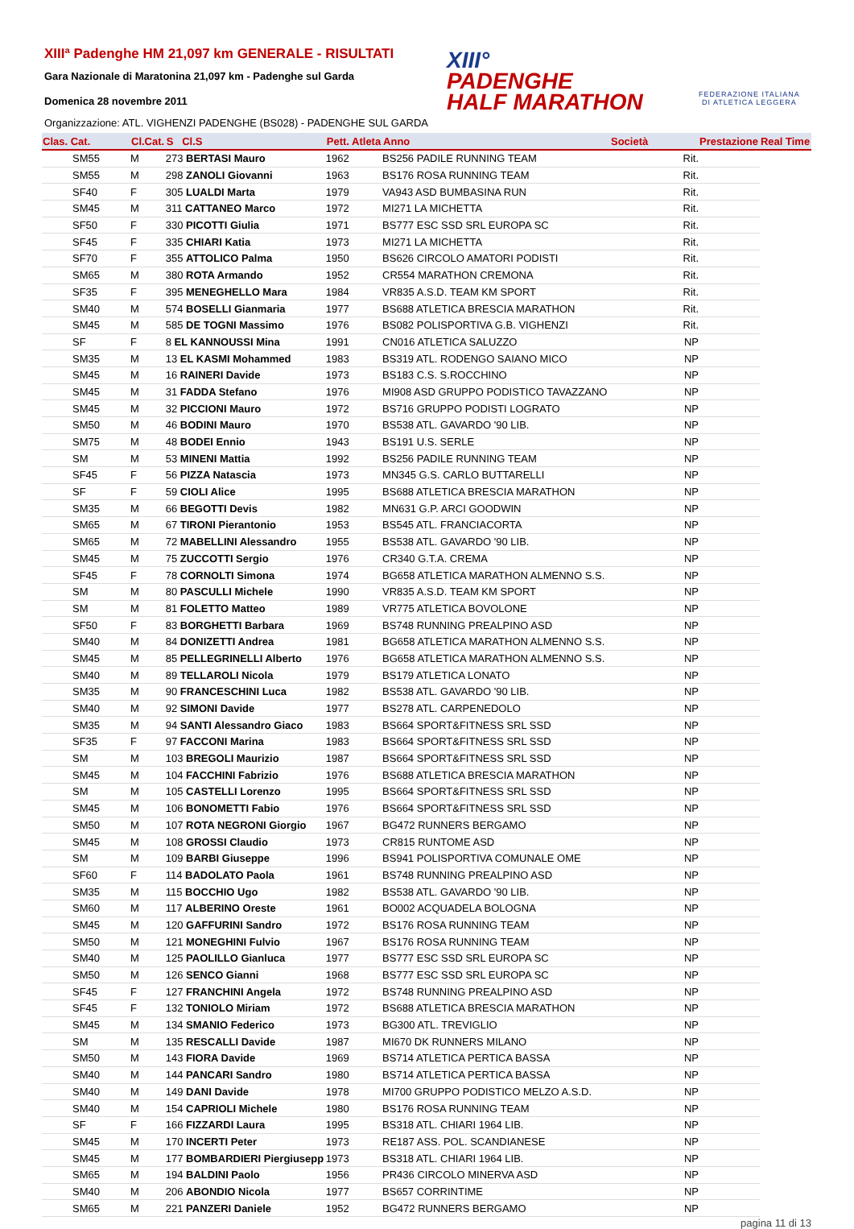XIIIª Padenghe HM 21,097 km GENERALE - RISULTATI
Gara Nazionale di Maratonina 21,097 km - Padenghe sul Garda
Domenica 28 novembre 2011
Organizzazione: ATL. VIGHENZI PADENGHE (BS028) - PADENGHE SUL GARDA
XIII°
PADENGHE
HALF MARATHON
FEDERAZIONE ITALIANA
DI ATLETICA LEGGERA
| Clas. Cat. | Cl.Cat. | S Cl.S | Pett. Atleta | Anno | Società | Prestazione | Real Time |
| --- | --- | --- | --- | --- | --- | --- | --- |
| SM55 | M | 273 BERTASI Mauro | 1962 | BS256 PADILE RUNNING TEAM | Rit. | | |
| SM55 | M | 298 ZANOLI Giovanni | 1963 | BS176 ROSA RUNNING TEAM | Rit. | | |
| SF40 | F | 305 LUALDI Marta | 1979 | VA943 ASD BUMBASINA RUN | Rit. | | |
| SM45 | M | 311 CATTANEO Marco | 1972 | MI271 LA MICHETTA | Rit. | | |
| SF50 | F | 330 PICOTTI Giulia | 1971 | BS777 ESC SSD SRL EUROPA SC | Rit. | | |
| SF45 | F | 335 CHIARI Katia | 1973 | MI271 LA MICHETTA | Rit. | | |
| SF70 | F | 355 ATTOLICO Palma | 1950 | BS626 CIRCOLO AMATORI PODISTI | Rit. | | |
| SM65 | M | 380 ROTA Armando | 1952 | CR554 MARATHON CREMONA | Rit. | | |
| SF35 | F | 395 MENEGHELLO Mara | 1984 | VR835 A.S.D. TEAM KM SPORT | Rit. | | |
| SM40 | M | 574 BOSELLI Gianmaria | 1977 | BS688 ATLETICA BRESCIA MARATHON | Rit. | | |
| SM45 | M | 585 DE TOGNI Massimo | 1976 | BS082 POLISPORTIVA G.B. VIGHENZI | Rit. | | |
| SF | F | 8 EL KANNOUSSI Mina | 1991 | CN016 ATLETICA SALUZZO | NP | | |
| SM35 | M | 13 EL KASMI Mohammed | 1983 | BS319 ATL. RODENGO SAIANO MICO | NP | | |
| SM45 | M | 16 RAINERI Davide | 1973 | BS183 C.S. S.ROCCHINO | NP | | |
| SM45 | M | 31 FADDA Stefano | 1976 | MI908 ASD GRUPPO PODISTICO TAVAZZANO | NP | | |
| SM45 | M | 32 PICCIONI Mauro | 1972 | BS716 GRUPPO PODISTI LOGRATO | NP | | |
| SM50 | M | 46 BODINI Mauro | 1970 | BS538 ATL. GAVARDO '90 LIB. | NP | | |
| SM75 | M | 48 BODEI Ennio | 1943 | BS191 U.S. SERLE | NP | | |
| SM | M | 53 MINENI Mattia | 1992 | BS256 PADILE RUNNING TEAM | NP | | |
| SF45 | F | 56 PIZZA Natascia | 1973 | MN345 G.S. CARLO BUTTARELLI | NP | | |
| SF | F | 59 CIOLI Alice | 1995 | BS688 ATLETICA BRESCIA MARATHON | NP | | |
| SM35 | M | 66 BEGOTTI Devis | 1982 | MN631 G.P. ARCI GOODWIN | NP | | |
| SM65 | M | 67 TIRONI Pierantonio | 1953 | BS545 ATL. FRANCIACORTA | NP | | |
| SM65 | M | 72 MABELLINI Alessandro | 1955 | BS538 ATL. GAVARDO '90 LIB. | NP | | |
| SM45 | M | 75 ZUCCOTTI Sergio | 1976 | CR340 G.T.A. CREMA | NP | | |
| SF45 | F | 78 CORNOLTI Simona | 1974 | BG658 ATLETICA MARATHON ALMENNO S.S. | NP | | |
| SM | M | 80 PASCULLI Michele | 1990 | VR835 A.S.D. TEAM KM SPORT | NP | | |
| SM | M | 81 FOLETTO Matteo | 1989 | VR775 ATLETICA BOVOLONE | NP | | |
| SF50 | F | 83 BORGHETTI Barbara | 1969 | BS748 RUNNING PREALPINO ASD | NP | | |
| SM40 | M | 84 DONIZETTI Andrea | 1981 | BG658 ATLETICA MARATHON ALMENNO S.S. | NP | | |
| SM45 | M | 85 PELLEGRINELLI Alberto | 1976 | BG658 ATLETICA MARATHON ALMENNO S.S. | NP | | |
| SM40 | M | 89 TELLAROLI Nicola | 1979 | BS179 ATLETICA LONATO | NP | | |
| SM35 | M | 90 FRANCESCHINI Luca | 1982 | BS538 ATL. GAVARDO '90 LIB. | NP | | |
| SM40 | M | 92 SIMONI Davide | 1977 | BS278 ATL. CARPENEDOLO | NP | | |
| SM35 | M | 94 SANTI Alessandro Giaco | 1983 | BS664 SPORT&FITNESS SRL SSD | NP | | |
| SF35 | F | 97 FACCONI Marina | 1983 | BS664 SPORT&FITNESS SRL SSD | NP | | |
| SM | M | 103 BREGOLI Maurizio | 1987 | BS664 SPORT&FITNESS SRL SSD | NP | | |
| SM45 | M | 104 FACCHINI Fabrizio | 1976 | BS688 ATLETICA BRESCIA MARATHON | NP | | |
| SM | M | 105 CASTELLI Lorenzo | 1995 | BS664 SPORT&FITNESS SRL SSD | NP | | |
| SM45 | M | 106 BONOMETTI Fabio | 1976 | BS664 SPORT&FITNESS SRL SSD | NP | | |
| SM50 | M | 107 ROTA NEGRONI Giorgio | 1967 | BG472 RUNNERS BERGAMO | NP | | |
| SM45 | M | 108 GROSSI Claudio | 1973 | CR815 RUNTOME ASD | NP | | |
| SM | M | 109 BARBI Giuseppe | 1996 | BS941 POLISPORTIVA COMUNALE OME | NP | | |
| SF60 | F | 114 BADOLATO Paola | 1961 | BS748 RUNNING PREALPINO ASD | NP | | |
| SM35 | M | 115 BOCCHIO Ugo | 1982 | BS538 ATL. GAVARDO '90 LIB. | NP | | |
| SM60 | M | 117 ALBERINO Oreste | 1961 | BO002 ACQUADELA BOLOGNA | NP | | |
| SM45 | M | 120 GAFFURINI Sandro | 1972 | BS176 ROSA RUNNING TEAM | NP | | |
| SM50 | M | 121 MONEGHINI Fulvio | 1967 | BS176 ROSA RUNNING TEAM | NP | | |
| SM40 | M | 125 PAOLILLO Gianluca | 1977 | BS777 ESC SSD SRL EUROPA SC | NP | | |
| SM50 | M | 126 SENCO Gianni | 1968 | BS777 ESC SSD SRL EUROPA SC | NP | | |
| SF45 | F | 127 FRANCHINI Angela | 1972 | BS748 RUNNING PREALPINO ASD | NP | | |
| SF45 | F | 132 TONIOLO Miriam | 1972 | BS688 ATLETICA BRESCIA MARATHON | NP | | |
| SM45 | M | 134 SMANIO Federico | 1973 | BG300 ATL. TREVIGLIO | NP | | |
| SM | M | 135 RESCALLI Davide | 1987 | MI670 DK RUNNERS MILANO | NP | | |
| SM50 | M | 143 FIORA Davide | 1969 | BS714 ATLETICA PERTICA BASSA | NP | | |
| SM40 | M | 144 PANCARI Sandro | 1980 | BS714 ATLETICA PERTICA BASSA | NP | | |
| SM40 | M | 149 DANI Davide | 1978 | MI700 GRUPPO PODISTICO MELZO A.S.D. | NP | | |
| SM40 | M | 154 CAPRIOLI Michele | 1980 | BS176 ROSA RUNNING TEAM | NP | | |
| SF | F | 166 FIZZARDI Laura | 1995 | BS318 ATL. CHIARI 1964 LIB. | NP | | |
| SM45 | M | 170 INCERTI Peter | 1973 | RE187 ASS. POL. SCANDIANESE | NP | | |
| SM45 | M | 177 BOMBARDIERI Piergiusepp | 1973 | BS318 ATL. CHIARI 1964 LIB. | NP | | |
| SM65 | M | 194 BALDINI Paolo | 1956 | PR436 CIRCOLO MINERVA ASD | NP | | |
| SM40 | M | 206 ABONDIO Nicola | 1977 | BS657 CORRINTIME | NP | | |
| SM65 | M | 221 PANZERI Daniele | 1952 | BG472 RUNNERS BERGAMO | NP | | |
pagina 11 di 13